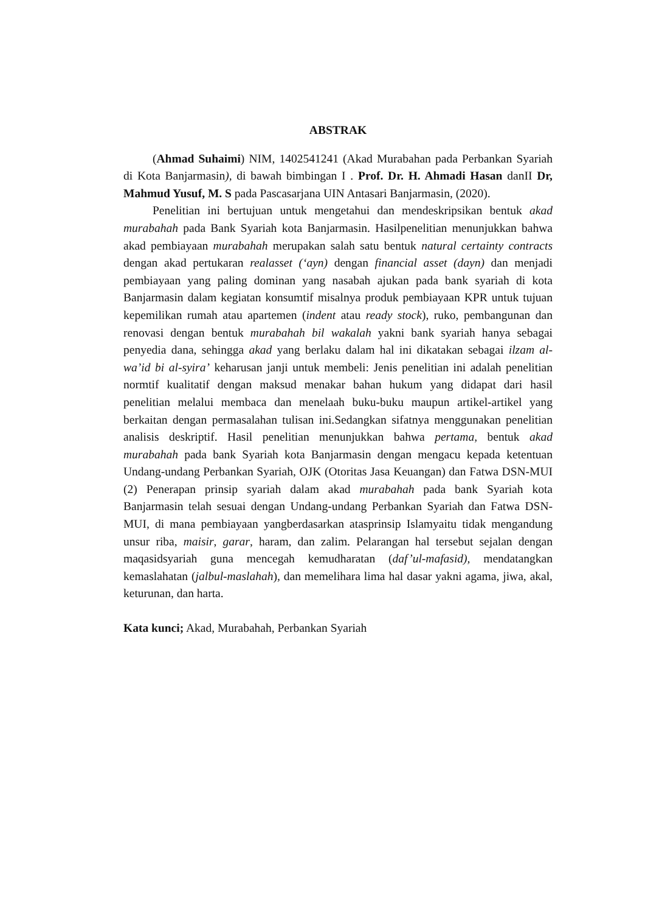ABSTRAK
(Ahmad Suhaimi) NIM, 1402541241 (Akad Murabahan pada Perbankan Syariah di Kota Banjarmasin), di bawah bimbingan I . Prof. Dr. H. Ahmadi Hasan danII Dr, Mahmud Yusuf, M. S pada Pascasarjana UIN Antasari Banjarmasin, (2020).
Penelitian ini bertujuan untuk mengetahui dan mendeskripsikan bentuk akad murabahah pada Bank Syariah kota Banjarmasin. Hasilpenelitian menunjukkan bahwa akad pembiayaan murabahah merupakan salah satu bentuk natural certainty contracts dengan akad pertukaran realasset (‘ayn) dengan financial asset (dayn) dan menjadi pembiayaan yang paling dominan yang nasabah ajukan pada bank syariah di kota Banjarmasin dalam kegiatan konsumtif misalnya produk pembiayaan KPR untuk tujuan kepemilikan rumah atau apartemen (indent atau ready stock), ruko, pembangunan dan renovasi dengan bentuk murabahah bil wakalah yakni bank syariah hanya sebagai penyedia dana, sehingga akad yang berlaku dalam hal ini dikatakan sebagai ilzam al-wa’id bi al-syira’ keharusan janji untuk membeli: Jenis penelitian ini adalah penelitian normtif kualitatif dengan maksud menakar bahan hukum yang didapat dari hasil penelitian melalui membaca dan menelaah buku-buku maupun artikel-artikel yang berkaitan dengan permasalahan tulisan ini.Sedangkan sifatnya menggunakan penelitian analisis deskriptif. Hasil penelitian menunjukkan bahwa pertama, bentuk akad murabahah pada bank Syariah kota Banjarmasin dengan mengacu kepada ketentuan Undang-undang Perbankan Syariah, OJK (Otoritas Jasa Keuangan) dan Fatwa DSN-MUI (2) Penerapan prinsip syariah dalam akad murabahah pada bank Syariah kota Banjarmasin telah sesuai dengan Undang-undang Perbankan Syariah dan Fatwa DSN-MUI, di mana pembiayaan yangberdasarkan atasprinsip Islamyaitu tidak mengandung unsur riba, maisir, garar, haram, dan zalim. Pelarangan hal tersebut sejalan dengan maqasidsyariah guna mencegah kemudharatan (daf’ul-mafasid), mendatangkan kemaslahatan (jalbul-maslahah), dan memelihara lima hal dasar yakni agama, jiwa, akal, keturunan, dan harta.
Kata kunci; Akad, Murabahah, Perbankan Syariah